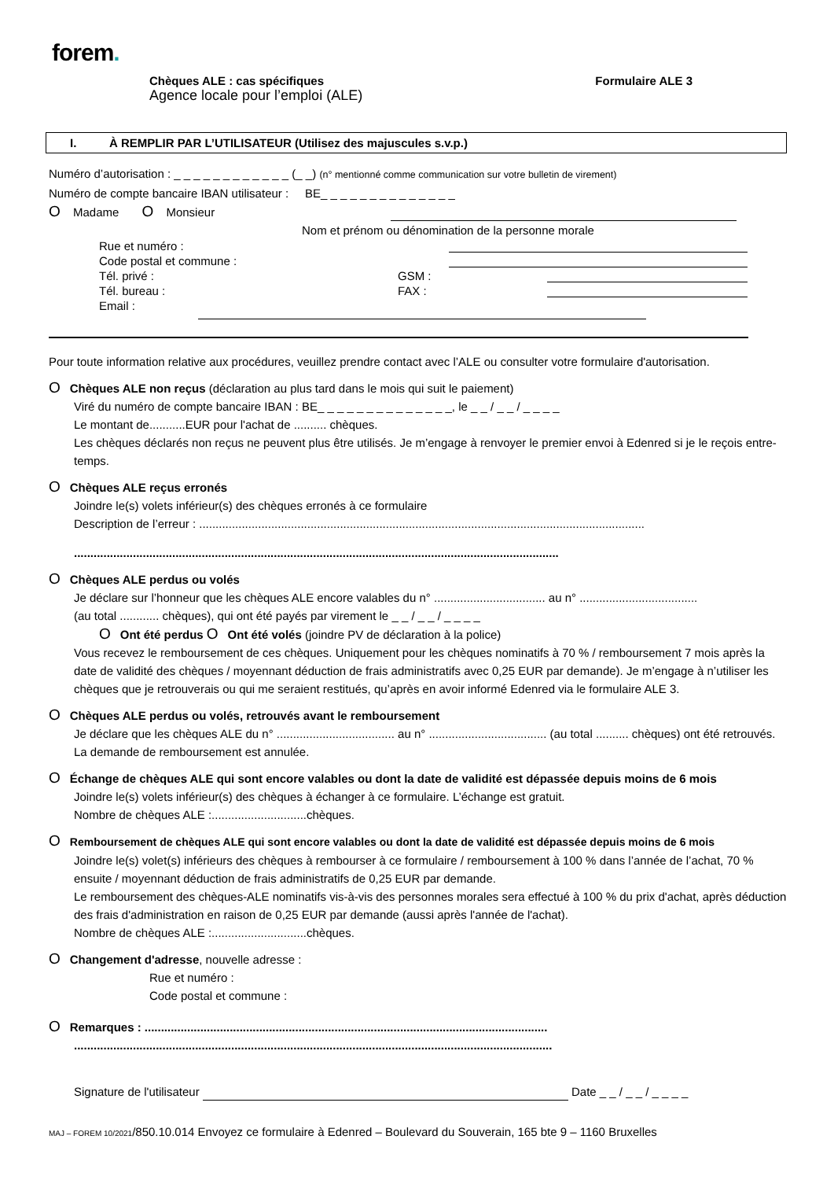forem.
Chèques ALE : cas spécifiques
Agence locale pour l’emploi (ALE)
Formulaire ALE 3
I. À REMPLIR PAR L’UTILISATEUR (Utilisez des majuscules s.v.p.)
Numéro d’autorisation : _ _ _ _ _ _ _ _ _ _ _ _ (_ _) (n° mentionné comme communication sur votre bulletin de virement)
Numéro de compte bancaire IBAN utilisateur : BE_ _ _ _ _ _ _ _ _ _ _ _ _ _
O Madame O Monsieur
Nom et prénom ou dénomination de la personne morale
Rue et numéro :
Code postal et commune :
Tél. privé :
GSM :
Tél. bureau :
FAX :
Email :
Pour toute information relative aux procédures, veuillez prendre contact avec l’ALE ou consulter votre formulaire d'autorisation.
O Chèques ALE non reçus (déclaration au plus tard dans le mois qui suit le paiement)
Viré du numéro de compte bancaire IBAN : BE_ _ _ _ _ _ _ _ _ _ _ _ _ _, le _ _ / _ _ / _ _ _ _
Le montant de...........EUR pour l'achat de .......... chèques.
Les chèques déclarés non reçus ne peuvent plus être utilisés. Je m’engage à renvoyer le premier envoi à Edenred si je le reçois entre-temps.
O Chèques ALE reçus erronés
Joindre le(s) volets inférieur(s) des chèques erronés à ce formulaire
Description de l’erreur : ........................................................................................................................................
....................................................................................................................................................
O Chèques ALE perdus ou volés
Je déclare sur l’honneur que les chèques ALE encore valables du n° .................................. au n° ....................................
(au total ............ chèques), qui ont été payés par virement le _ _ / _ _ / _ _ _ _
O Ont été perdus O Ont été volés (joindre PV de déclaration à la police)
Vous recevez le remboursement de ces chèques. Uniquement pour les chèques nominatifs à 70 % / remboursement 7 mois après la date de validité des chèques / moyennant déduction de frais administratifs avec 0,25 EUR par demande). Je m’engage à n’utiliser les chèques que je retrouverais ou qui me seraient restitués, qu’après en avoir informé Edenred via le formulaire ALE 3.
O Chèques ALE perdus ou volés, retrouvés avant le remboursement
Je déclare que les chèques ALE du n° .................................... au n° .................................... (au total .......... chèques) ont été retrouvés. La demande de remboursement est annulée.
O Échange de chèques ALE qui sont encore valables ou dont la date de validité est dépassée depuis moins de 6 mois
Joindre le(s) volets inférieur(s) des chèques à échanger à ce formulaire. L’échange est gratuit.
Nombre de chèques ALE :.............................chèques.
O Remboursement de chèques ALE qui sont encore valables ou dont la date de validité est dépassée depuis moins de 6 mois
Joindre le(s) volet(s) inférieurs des chèques à rembourser à ce formulaire / remboursement à 100 % dans l’année de l’achat, 70 % ensuite / moyennant déduction de frais administratifs de 0,25 EUR par demande.
Le remboursement des chèques-ALE nominatifs vis-à-vis des personnes morales sera effectué à 100 % du prix d'achat, après déduction des frais d'administration en raison de 0,25 EUR par demande (aussi après l'année de l'achat).
Nombre de chèques ALE :.............................chèques.
O Changement d'adresse, nouvelle adresse :
Rue et numéro :
Code postal et commune :
O Remarques : ...........................................................................................................................
..................................................................................................................................................
Signature de l'utilisateur Date _ _ / _ _ / _ _ _ _
MAJ – FOREM 10/2021/850.10.014 Envoyez ce formulaire à Edenred – Boulevard du Souverain, 165 bte 9 – 1160 Bruxelles